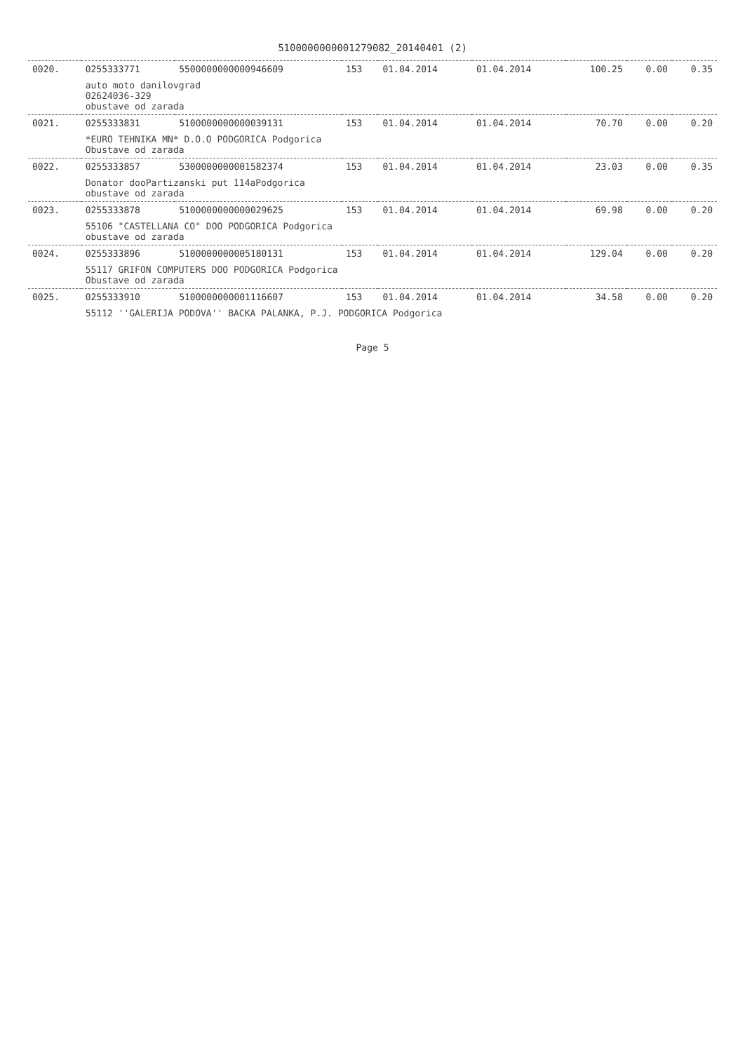5100000000001279082_20140401 (2)
| 0020. | 0255333771 | 5500000000000946609 | 153 | 01.04.2014 | 01.04.2014 | 100.25 | 0.00 | 0.35 |
| | auto moto danilovgrad 02624036-329 obustave od zarada | | | | | | | |
| 0021. | 0255333831 | 5100000000000039131 | 153 | 01.04.2014 | 01.04.2014 | 70.70 | 0.00 | 0.20 |
| | *EURO TEHNIKA MN* D.O.O PODGORICA Podgorica Obustave od zarada | | | | | | | |
| 0022. | 0255333857 | 5300000000001582374 | 153 | 01.04.2014 | 01.04.2014 | 23.03 | 0.00 | 0.35 |
| | Donator dooPartizanski put 114aPodgorica obustave od zarada | | | | | | | |
| 0023. | 0255333878 | 5100000000000029625 | 153 | 01.04.2014 | 01.04.2014 | 69.98 | 0.00 | 0.20 |
| | 55106 "CASTELLANA CO" DOO PODGORICA Podgorica obustave od zarada | | | | | | | |
| 0024. | 0255333896 | 5100000000005180131 | 153 | 01.04.2014 | 01.04.2014 | 129.04 | 0.00 | 0.20 |
| | 55117 GRIFON COMPUTERS DOO PODGORICA Podgorica Obustave od zarada | | | | | | | |
| 0025. | 0255333910 | 5100000000001116607 | 153 | 01.04.2014 | 01.04.2014 | 34.58 | 0.00 | 0.20 |
| | 55112 ''GALERIJA PODOVA'' BACKA PALANKA, P.J. PODGORICA Podgorica | | | | | | | |
Page 5